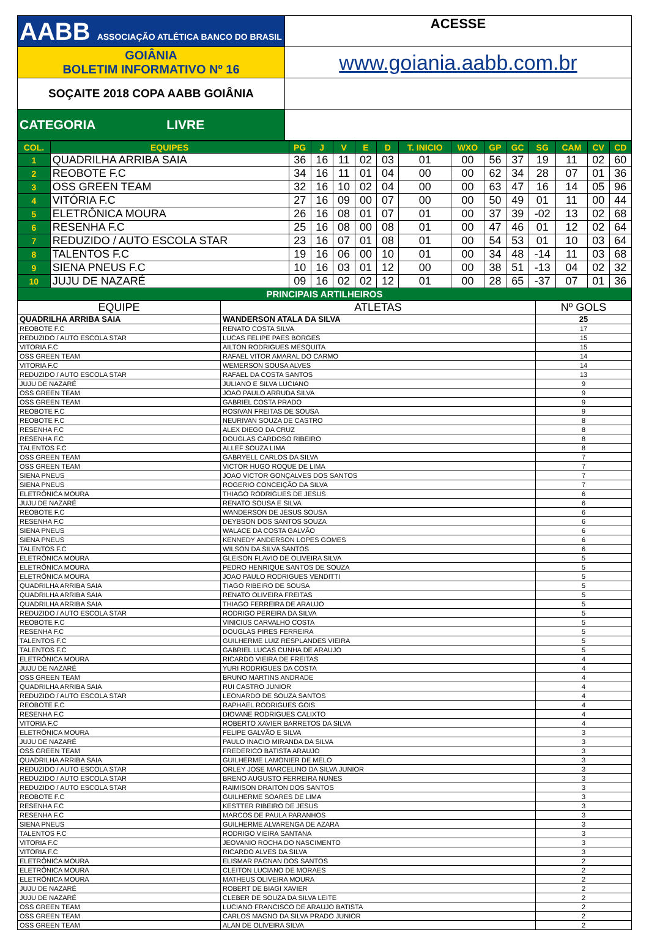| AABB ASSOCIAÇÃO ATLÉTICA BANCO DO BRASIL | ACESSE |
| GOIÂNIA BOLETIM INFORMATIVO Nº 16 | www.goiania.aabb.com.br |
| SOÇAITE 2018 COPA AABB GOIÂNIA | |
| CATEGORIA LIVRE | |
| COL. | EQUIPES | PG | J | V | E | D | T. INICIO | WXO | GP | GC | SG | CAM | CV | CD |
| 1 | QUADRILHA ARRIBA SAIA | 36 | 16 | 11 | 02 | 03 | 01 | 00 | 56 | 37 | 19 | 11 | 02 | 60 |
| 2 | REOBOTE F.C | 34 | 16 | 11 | 01 | 04 | 00 | 00 | 62 | 34 | 28 | 07 | 01 | 36 |
| 3 | OSS GREEN TEAM | 32 | 16 | 10 | 02 | 04 | 00 | 00 | 63 | 47 | 16 | 14 | 05 | 96 |
| 4 | VITÓRIA F.C | 27 | 16 | 09 | 00 | 07 | 00 | 00 | 50 | 49 | 01 | 11 | 00 | 44 |
| 5 | ELETRÔNICA MOURA | 26 | 16 | 08 | 01 | 07 | 01 | 00 | 37 | 39 | -02 | 13 | 02 | 68 |
| 6 | RESENHA F.C | 25 | 16 | 08 | 00 | 08 | 01 | 00 | 47 | 46 | 01 | 12 | 02 | 64 |
| 7 | REDUZIDO / AUTO ESCOLA STAR | 23 | 16 | 07 | 01 | 08 | 01 | 00 | 54 | 53 | 01 | 10 | 03 | 64 |
| 8 | TALENTOS F.C | 19 | 16 | 06 | 00 | 10 | 01 | 00 | 34 | 48 | -14 | 11 | 03 | 68 |
| 9 | SIENA PNEUS F.C | 10 | 16 | 03 | 01 | 12 | 00 | 00 | 38 | 51 | -13 | 04 | 02 | 32 |
| 10 | JUJU DE NAZARÉ | 09 | 16 | 02 | 02 | 12 | 01 | 00 | 28 | 65 | -37 | 07 | 01 | 36 |
| PRINCIPAIS ARTILHEIROS | | | | | | | | | | | | | | |
| EQUIPE | ATLETAS | Nº GOLS |
| QUADRILHA ARRIBA SAIA | WANDERSON ATALA DA SILVA | 25 |
| REOBOTE F.C | RENATO COSTA SILVA | 17 |
| REDUZIDO / AUTO ESCOLA STAR | LUCAS FELIPE PAES BORGES | 15 |
| VITORIA F.C | AILTON RODRIGUES MESQUITA | 15 |
| OSS GREEN TEAM | RAFAEL VITOR AMARAL DO CARMO | 14 |
| VITORIA F.C | WEMERSON SOUSA ALVES | 14 |
| REDUZIDO / AUTO ESCOLA STAR | RAFAEL DA COSTA SANTOS | 13 |
| JUJU DE NAZARÉ | JULIANO E SILVA LUCIANO | 9 |
| OSS GREEN TEAM | JOAO PAULO ARRUDA SILVA | 9 |
| OSS GREEN TEAM | GABRIEL COSTA PRADO | 9 |
| REOBOTE F.C | ROSIVAN FREITAS DE SOUSA | 9 |
| REOBOTE F.C | NEURIVAN SOUZA DE CASTRO | 8 |
| RESENHA F.C | ALEX DIEGO DA CRUZ | 8 |
| RESENHA F.C | DOUGLAS CARDOSO RIBEIRO | 8 |
| TALENTOS F.C | ALLEF SOUZA LIMA | 8 |
| OSS GREEN TEAM | GABRYELL CARLOS DA SILVA | 7 |
| OSS GREEN TEAM | VICTOR HUGO ROQUE DE LIMA | 7 |
| SIENA PNEUS | JOAO VICTOR GONÇALVES DOS SANTOS | 7 |
| SIENA PNEUS | ROGERIO CONCEIÇÃO DA SILVA | 7 |
| ELETRÔNICA MOURA | THIAGO RODRIGUES DE JESUS | 6 |
| JUJU DE NAZARÉ | RENATO SOUSA E SILVA | 6 |
| REOBOTE F.C | WANDERSON DE JESUS SOUSA | 6 |
| RESENHA F.C | DEYBSON DOS SANTOS SOUZA | 6 |
| SIENA PNEUS | WALACE DA COSTA GALVÃO | 6 |
| SIENA PNEUS | KENNEDY ANDERSON LOPES GOMES | 6 |
| TALENTOS F.C | WILSON DA SILVA SANTOS | 6 |
| ELETRÔNICA MOURA | GLEISON FLAVIO DE OLIVEIRA SILVA | 5 |
| ELETRÔNICA MOURA | PEDRO HENRIQUE SANTOS DE SOUZA | 5 |
| ELETRÔNICA MOURA | JOAO PAULO RODRIGUES VENDITTI | 5 |
| QUADRILHA ARRIBA SAIA | TIAGO RIBEIRO DE SOUSA | 5 |
| QUADRILHA ARRIBA SAIA | RENATO OLIVEIRA FREITAS | 5 |
| QUADRILHA ARRIBA SAIA | THIAGO FERREIRA DE ARAUJO | 5 |
| REDUZIDO / AUTO ESCOLA STAR | RODRIGO PEREIRA DA SILVA | 5 |
| REOBOTE F.C | VINICIUS CARVALHO COSTA | 5 |
| RESENHA F.C | DOUGLAS PIRES FERREIRA | 5 |
| TALENTOS F.C | GUILHERME LUIZ RESPLANDES VIEIRA | 5 |
| TALENTOS F.C | GABRIEL LUCAS CUNHA DE ARAUJO | 5 |
| ELETRÔNICA MOURA | RICARDO VIEIRA DE FREITAS | 4 |
| JUJU DE NAZARÉ | YURI RODRIGUES DA COSTA | 4 |
| OSS GREEN TEAM | BRUNO MARTINS ANDRADE | 4 |
| QUADRILHA ARRIBA SAIA | RUI CASTRO JUNIOR | 4 |
| REDUZIDO / AUTO ESCOLA STAR | LEONARDO DE SOUZA SANTOS | 4 |
| REOBOTE F.C | RAPHAEL RODRIGUES GOIS | 4 |
| RESENHA F.C | DIOVANE RODRIGUES CALIXTO | 4 |
| VITORIA F.C | ROBERTO XAVIER BARRETOS DA SILVA | 4 |
| ELETRÔNICA MOURA | FELIPE GALVÃO E SILVA | 3 |
| JUJU DE NAZARÉ | PAULO INACIO MIRANDA DA SILVA | 3 |
| OSS GREEN TEAM | FREDERICO BATISTA ARAUJO | 3 |
| QUADRILHA ARRIBA SAIA | GUILHERME LAMONIER DE MELO | 3 |
| REDUZIDO / AUTO ESCOLA STAR | ORLEY JOSE MARCELINO DA SILVA JUNIOR | 3 |
| REDUZIDO / AUTO ESCOLA STAR | BRENO AUGUSTO FERREIRA NUNES | 3 |
| REDUZIDO / AUTO ESCOLA STAR | RAIMISON DRAITON DOS SANTOS | 3 |
| REOBOTE F.C | GUILHERME SOARES DE LIMA | 3 |
| RESENHA F.C | KESTTER RIBEIRO DE JESUS | 3 |
| RESENHA F.C | MARCOS DE PAULA PARANHOS | 3 |
| SIENA PNEUS | GUILHERME ALVARENGA DE AZARA | 3 |
| TALENTOS F.C | RODRIGO VIEIRA SANTANA | 3 |
| VITORIA F.C | JEOVANIO ROCHA DO NASCIMENTO | 3 |
| VITORIA F.C | RICARDO ALVES DA SILVA | 3 |
| ELETRÔNICA MOURA | ELISMAR PAGNAN DOS SANTOS | 2 |
| ELETRÔNICA MOURA | CLEITON LUCIANO DE MORAES | 2 |
| ELETRÔNICA MOURA | MATHEUS OLIVEIRA MOURA | 2 |
| JUJU DE NAZARÉ | ROBERT DE BIAGI XAVIER | 2 |
| JUJU DE NAZARÉ | CLEBER DE SOUZA DA SILVA LEITE | 2 |
| OSS GREEN TEAM | LUCIANO FRANCISCO DE ARAUJO BATISTA | 2 |
| OSS GREEN TEAM | CARLOS MAGNO DA SILVA PRADO JUNIOR | 2 |
| OSS GREEN TEAM | ALAN DE OLIVEIRA SILVA | 2 |